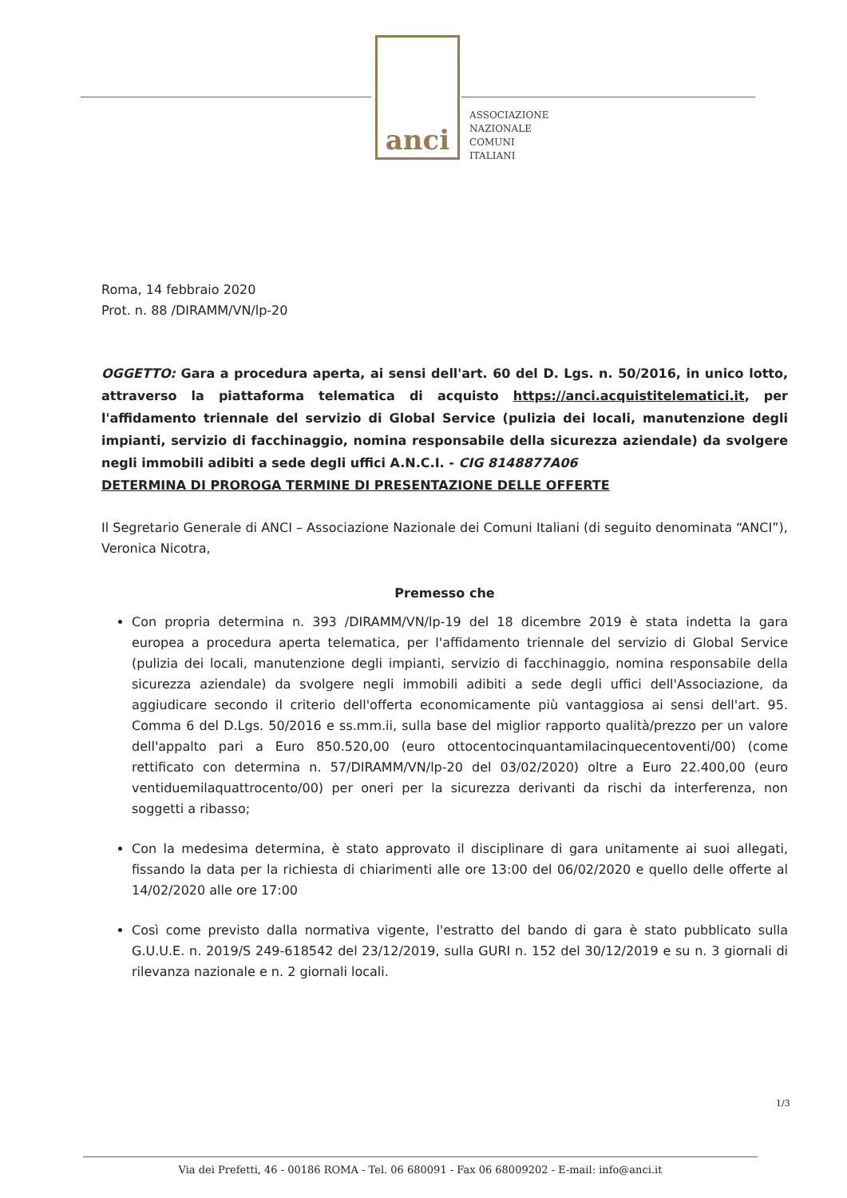anci
ASSOCIAZIONE
NAZIONALE
COMUNI
ITALIANI
Roma, 14 febbraio 2020
Prot. n. 88 /DIRAMM/VN/lp-20
OGGETTO: Gara a procedura aperta, ai sensi dell'art. 60 del D. Lgs. n. 50/2016, in unico lotto, attraverso la piattaforma telematica di acquisto https://anci.acquistitelematici.it, per l'affidamento triennale del servizio di Global Service (pulizia dei locali, manutenzione degli impianti, servizio di facchinaggio, nomina responsabile della sicurezza aziendale) da svolgere negli immobili adibiti a sede degli uffici A.N.C.I. - CIG 8148877A06
DETERMINA DI PROROGA TERMINE DI PRESENTAZIONE DELLE OFFERTE
Il Segretario Generale di ANCI – Associazione Nazionale dei Comuni Italiani (di seguito denominata “ANCI”), Veronica Nicotra,
Premesso che
Con propria determina n. 393 /DIRAMM/VN/lp-19 del 18 dicembre 2019 è stata indetta la gara europea a procedura aperta telematica, per l'affidamento triennale del servizio di Global Service (pulizia dei locali, manutenzione degli impianti, servizio di facchinaggio, nomina responsabile della sicurezza aziendale) da svolgere negli immobili adibiti a sede degli uffici dell'Associazione, da aggiudicare secondo il criterio dell'offerta economicamente più vantaggiosa ai sensi dell'art. 95. Comma 6 del D.Lgs. 50/2016 e ss.mm.ii, sulla base del miglior rapporto qualità/prezzo per un valore dell'appalto pari a Euro 850.520,00 (euro ottocentocinquantamilacinquecentoventi/00) (come rettificato con determina n. 57/DIRAMM/VN/lp-20 del 03/02/2020) oltre a Euro 22.400,00 (euro ventiduemilaquattrocento/00) per oneri per la sicurezza derivanti da rischi da interferenza, non soggetti a ribasso;
Con la medesima determina, è stato approvato il disciplinare di gara unitamente ai suoi allegati, fissando la data per la richiesta di chiarimenti alle ore 13:00 del 06/02/2020 e quello delle offerte al 14/02/2020 alle ore 17:00
Così come previsto dalla normativa vigente, l'estratto del bando di gara è stato pubblicato sulla G.U.U.E. n. 2019/S 249-618542 del 23/12/2019, sulla GURI n. 152 del 30/12/2019 e su n. 3 giornali di rilevanza nazionale e n. 2 giornali locali.
1/3
Via dei Prefetti, 46 - 00186 ROMA - Tel. 06 680091 - Fax 06 68009202 - E-mail: info@anci.it